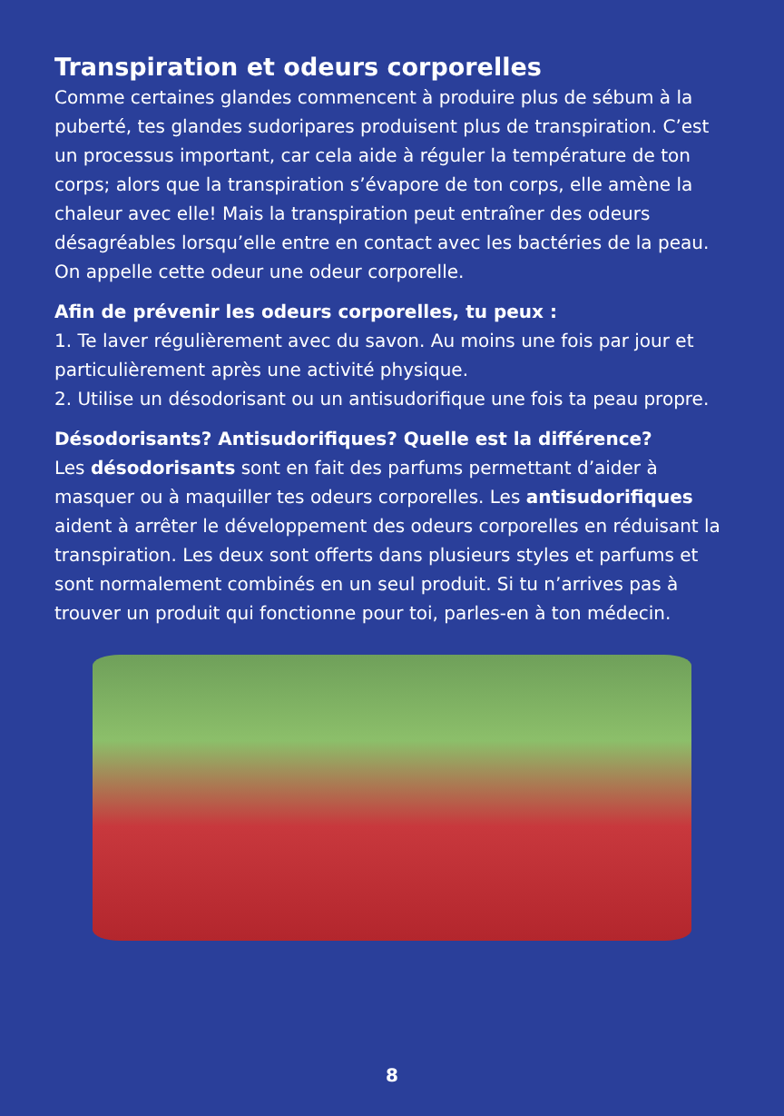Transpiration et odeurs corporelles
Comme certaines glandes commencent à produire plus de sébum à la puberté, tes glandes sudoripares produisent plus de transpiration. C’est un processus important, car cela aide à réguler la température de ton corps; alors que la transpiration s’évapore de ton corps, elle amène la chaleur avec elle! Mais la transpiration peut entraîner des odeurs désagréables lorsqu’elle entre en contact avec les bactéries de la peau. On appelle cette odeur une odeur corporelle.
Afin de prévenir les odeurs corporelles, tu peux :
1. Te laver régulièrement avec du savon. Au moins une fois par jour et particulièrement après une activité physique.
2. Utilise un désodorisant ou un antisudorifique une fois ta peau propre.
Désodorisants? Antisudorifiques? Quelle est la différence?
Les désodorisants sont en fait des parfums permettant d’aider à masquer ou à maquiller tes odeurs corporelles. Les antisudorifiques aident à arrêter le développement des odeurs corporelles en réduisant la transpiration. Les deux sont offerts dans plusieurs styles et parfums et sont normalement combinés en un seul produit. Si tu n’arrives pas à trouver un produit qui fonctionne pour toi, parles-en à ton médecin.
8